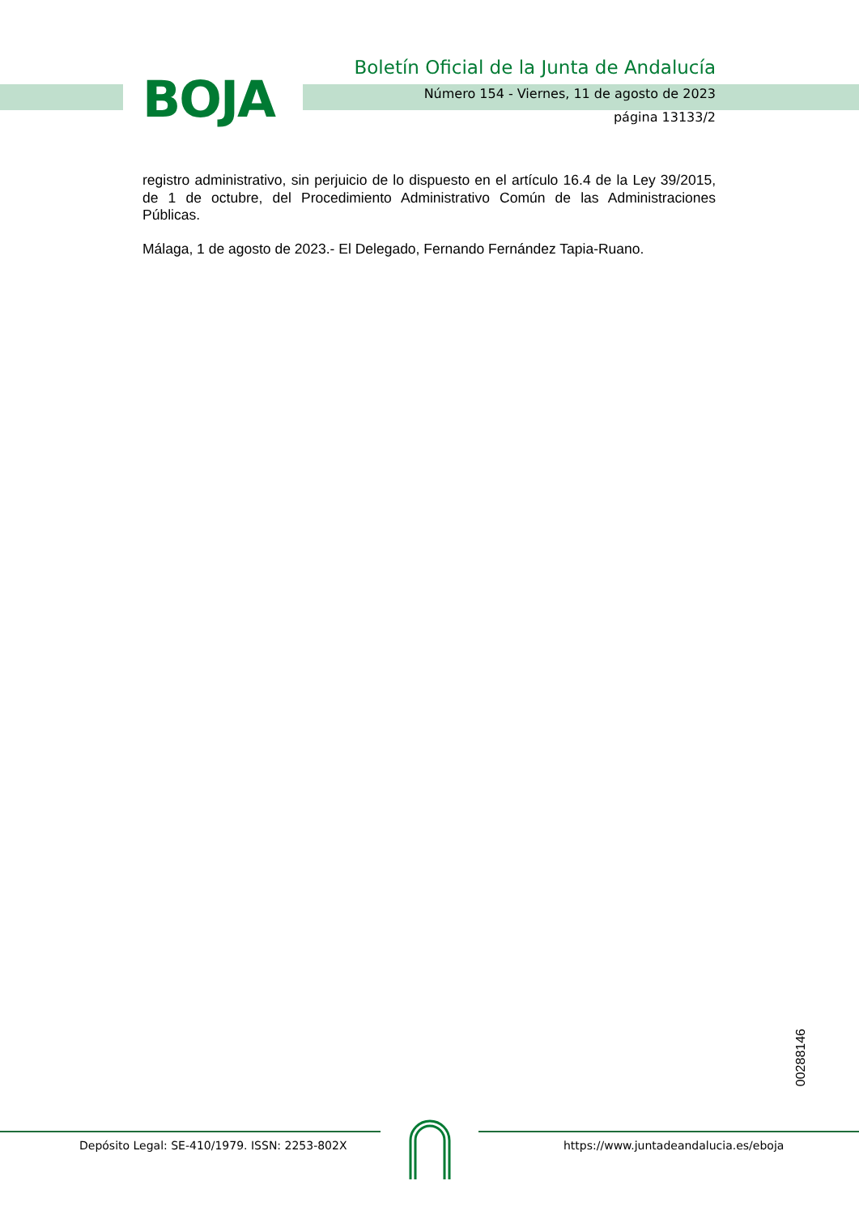BOJA
Boletín Oficial de la Junta de Andalucía
Número 154 - Viernes, 11 de agosto de 2023
página 13133/2
registro administrativo, sin perjuicio de lo dispuesto en el artículo 16.4 de la Ley 39/2015, de 1 de octubre, del Procedimiento Administrativo Común de las Administraciones Públicas.
Málaga, 1 de agosto de 2023.- El Delegado, Fernando Fernández Tapia-Ruano.
00288146
Depósito Legal: SE-410/1979. ISSN: 2253-802X
https://www.juntadeandalucia.es/eboja